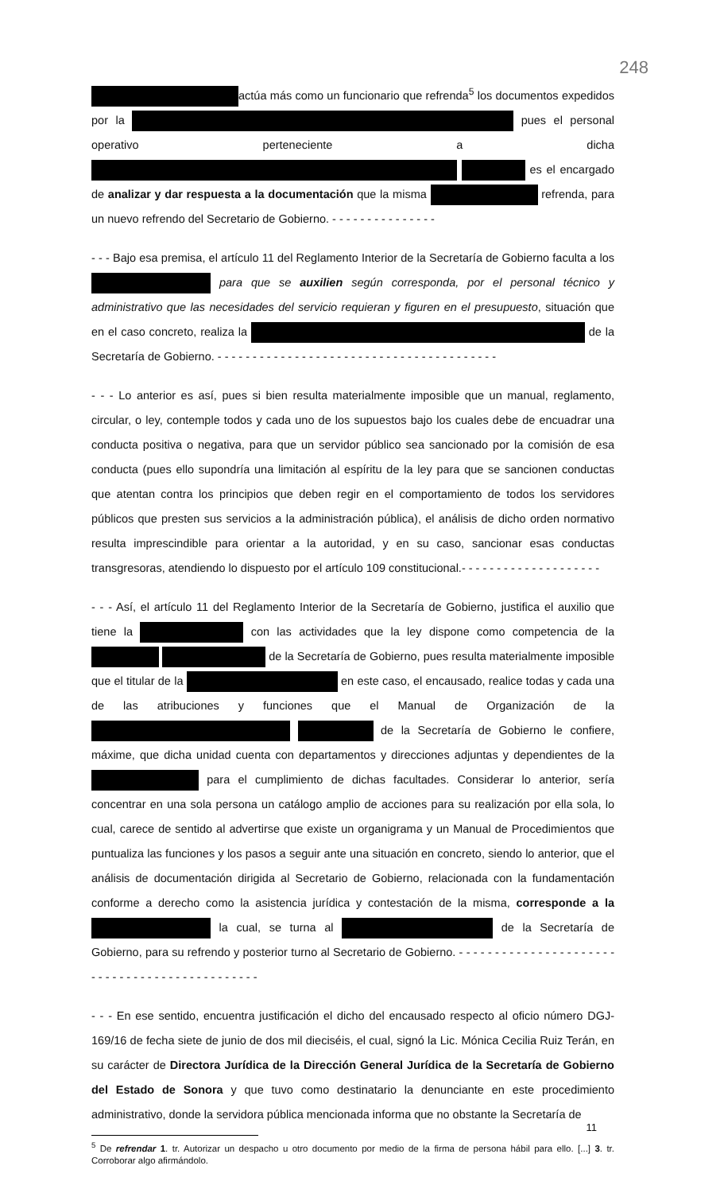248
actúa más como un funcionario que refrenda<sup>5</sup> los documentos expedidos por la pues el personal operativo perteneciente a dicha es el encargado de analizar y dar respuesta a la documentación que la misma refrenda, para un nuevo refrendo del Secretario de Gobierno. - - - - - - - - - - - - - - -
- - - Bajo esa premisa, el artículo 11 del Reglamento Interior de la Secretaría de Gobierno faculta a los para que se auxilien según corresponda, por el personal técnico y administrativo que las necesidades del servicio requieran y figuren en el presupuesto, situación que en el caso concreto, realiza la de la Secretaría de Gobierno. - - - - - - - - - - - - - - - - - - - - - - - - - - - - - - - - - - - - - - - -
- - - Lo anterior es así, pues si bien resulta materialmente imposible que un manual, reglamento, circular, o ley, contemple todos y cada uno de los supuestos bajo los cuales debe de encuadrar una conducta positiva o negativa, para que un servidor público sea sancionado por la comisión de esa conducta (pues ello supondría una limitación al espíritu de la ley para que se sancionen conductas que atentan contra los principios que deben regir en el comportamiento de todos los servidores públicos que presten sus servicios a la administración pública), el análisis de dicho orden normativo resulta imprescindible para orientar a la autoridad, y en su caso, sancionar esas conductas transgresoras, atendiendo lo dispuesto por el artículo 109 constitucional.- - - - - - - - - - - - - - - - - - - -
- - - Así, el artículo 11 del Reglamento Interior de la Secretaría de Gobierno, justifica el auxilio que tiene la con las actividades que la ley dispone como competencia de la de la Secretaría de Gobierno, pues resulta materialmente imposible que el titular de la en este caso, el encausado, realice todas y cada una de las atribuciones y funciones que el Manual de Organización de la de la Secretaría de Gobierno le confiere, máxime, que dicha unidad cuenta con departamentos y direcciones adjuntas y dependientes de la para el cumplimiento de dichas facultades. Considerar lo anterior, sería concentrar en una sola persona un catálogo amplio de acciones para su realización por ella sola, lo cual, carece de sentido al advertirse que existe un organigrama y un Manual de Procedimientos que puntualiza las funciones y los pasos a seguir ante una situación en concreto, siendo lo anterior, que el análisis de documentación dirigida al Secretario de Gobierno, relacionada con la fundamentación conforme a derecho como la asistencia jurídica y contestación de la misma, corresponde a la la cual, se turna al de la Secretaría de Gobierno, para su refrendo y posterior turno al Secretario de Gobierno. - - - - - - - - - - - - - - - - - - - - - - - - - - - - - - - - - - - - - - - - - - - - - -
- - - En ese sentido, encuentra justificación el dicho del encausado respecto al oficio número DGJ-169/16 de fecha siete de junio de dos mil dieciséis, el cual, signó la Lic. Mónica Cecilia Ruiz Terán, en su carácter de Directora Jurídica de la Dirección General Jurídica de la Secretaría de Gobierno del Estado de Sonora y que tuvo como destinatario la denunciante en este procedimiento administrativo, donde la servidora pública mencionada informa que no obstante la Secretaría de
<sup>5</sup> De refrendar 1. tr. Autorizar un despacho u otro documento por medio de la firma de persona hábil para ello. [...] 3. tr. Corroborar algo afirmándolo.
11